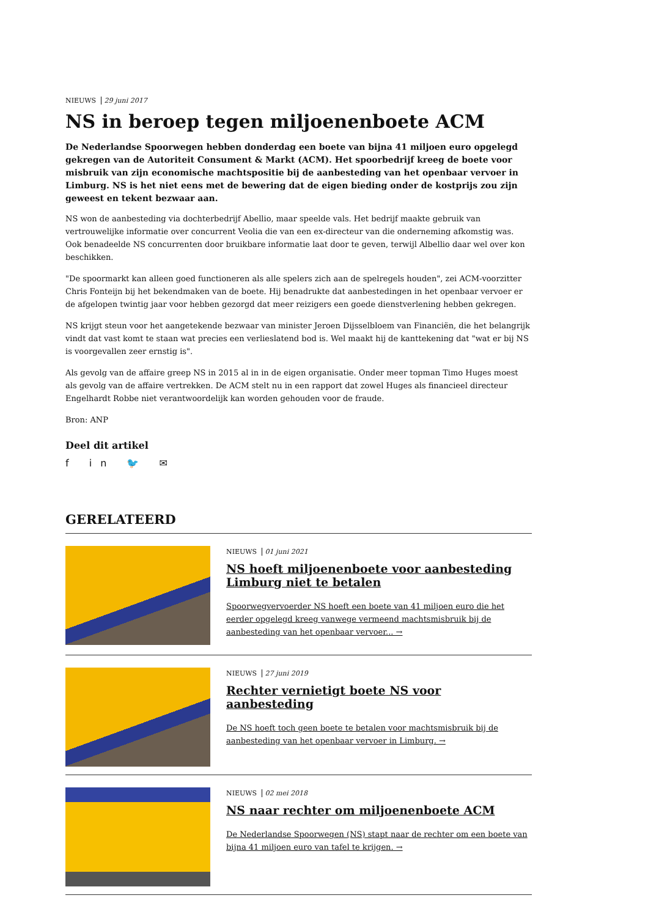NIEUWS 29 juni 2017
NS in beroep tegen miljoenenboete ACM
De Nederlandse Spoorwegen hebben donderdag een boete van bijna 41 miljoen euro opgelegd gekregen van de Autoriteit Consument & Markt (ACM). Het spoorbedrijf kreeg de boete voor misbruik van zijn economische machtspositie bij de aanbesteding van het openbaar vervoer in Limburg. NS is het niet eens met de bewering dat de eigen bieding onder de kostprijs zou zijn geweest en tekent bezwaar aan.
NS won de aanbesteding via dochterbedrijf Abellio, maar speelde vals. Het bedrijf maakte gebruik van vertrouwelijke informatie over concurrent Veolia die van een ex-directeur van die onderneming afkomstig was. Ook benadeelde NS concurrenten door bruikbare informatie laat door te geven, terwijl Albellio daar wel over kon beschikken.
"De spoormarkt kan alleen goed functioneren als alle spelers zich aan de spelregels houden", zei ACM-voorzitter Chris Fonteijn bij het bekendmaken van de boete. Hij benadrukte dat aanbestedingen in het openbaar vervoer er de afgelopen twintig jaar voor hebben gezorgd dat meer reizigers een goede dienstverlening hebben gekregen.
NS krijgt steun voor het aangetekende bezwaar van minister Jeroen Dijsselbloem van Financiën, die het belangrijk vindt dat vast komt te staan wat precies een verlieslatend bod is. Wel maakt hij de kanttekening dat "wat er bij NS is voorgevallen zeer ernstig is".
Als gevolg van de affaire greep NS in 2015 al in in de eigen organisatie. Onder meer topman Timo Huges moest als gevolg van de affaire vertrekken. De ACM stelt nu in een rapport dat zowel Huges als financieel directeur Engelhardt Robbe niet verantwoordelijk kan worden gehouden voor de fraude.
Bron: ANP
Deel dit artikel
f in 🐦 ✉
GERELATEERD
NIEUWS 01 juni 2021
NS hoeft miljoenenboete voor aanbesteding Limburg niet te betalen
Spoorwegvervoerder NS hoeft een boete van 41 miljoen euro die het eerder opgelegd kreeg vanwege vermeend machtsmisbruik bij de aanbesteding van het openbaar vervoer... →
NIEUWS 27 juni 2019
Rechter vernietigt boete NS voor aanbesteding
De NS hoeft toch geen boete te betalen voor machtsmisbruik bij de aanbesteding van het openbaar vervoer in Limburg. →
NIEUWS 02 mei 2018
NS naar rechter om miljoenenboete ACM
De Nederlandse Spoorwegen (NS) stapt naar de rechter om een boete van bijna 41 miljoen euro van tafel te krijgen. →